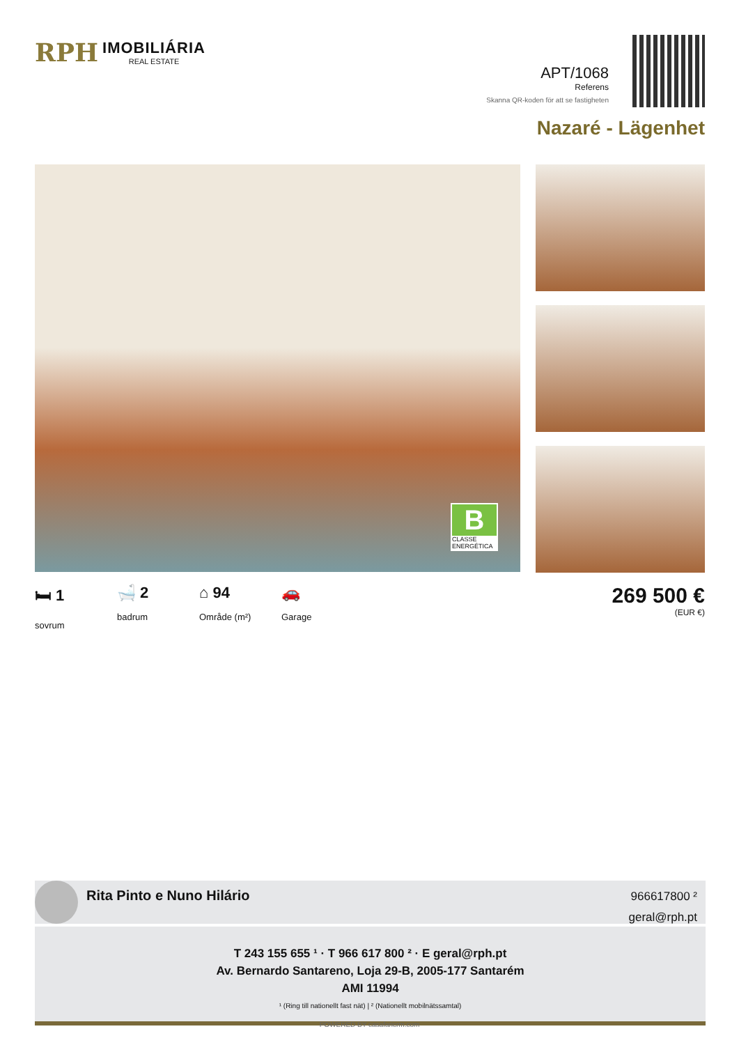RPH
IMOBILIÁRIA
REAL ESTATE
APT/1068
Referens
Skanna QR-koden för att se fastigheten
Nazaré - Lägenhet
B
CLASSE ENERGÉTICA
🛏 1
sovrum
🛁 2
badrum
⌂ 94
Område (m²)
🚗
Garage
269 500 €
(EUR €)
Rita Pinto e Nuno Hilário
966617800 ²
geral@rph.pt
T 243 155 655 ¹ · T 966 617 800 ² · E geral@rph.pt
Av. Bernardo Santareno, Loja 29-B, 2005-177 Santarém
AMI 11994
¹ (Ring till nationellt fast nät) | ² (Nationellt mobilnätssamtal)
POWERED BY casafaricrm.com